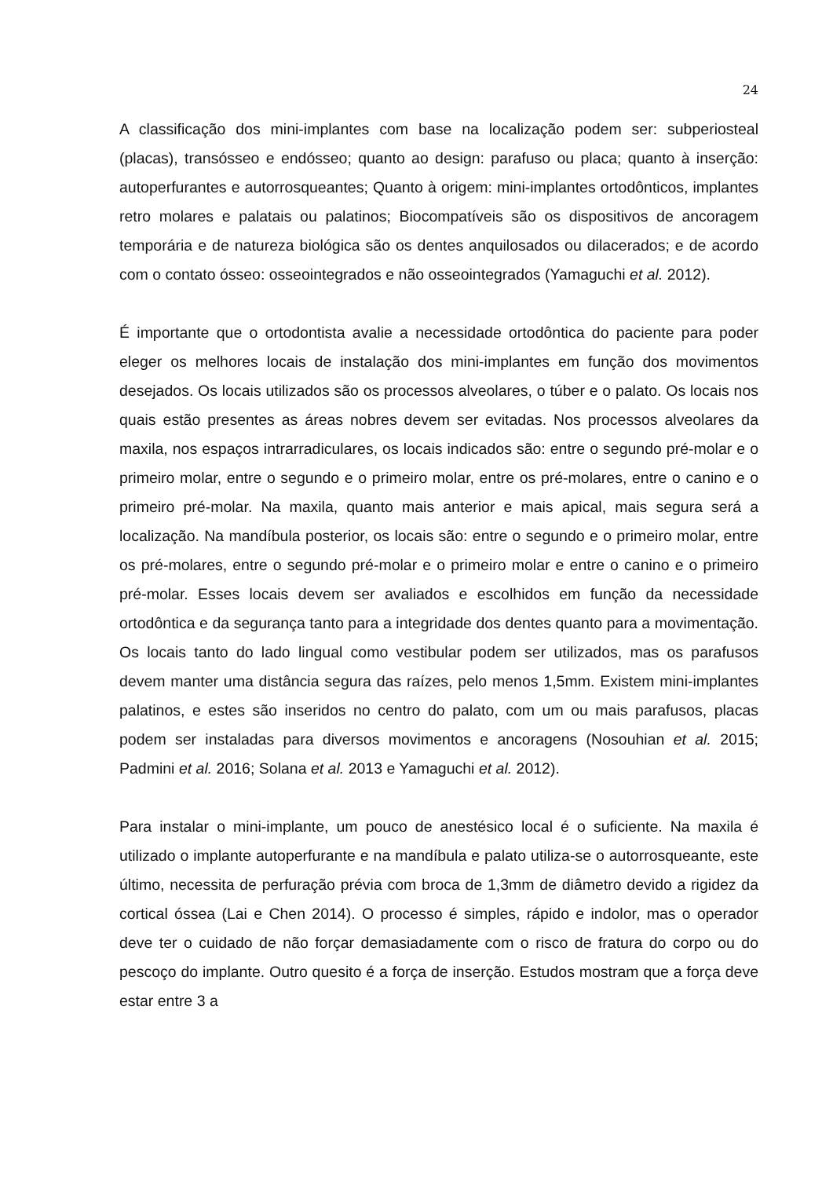24
A classificação dos mini-implantes com base na localização podem ser: subperiosteal (placas), transósseo e endósseo; quanto ao design: parafuso ou placa; quanto à inserção: autoperfurantes e autorrosqueantes; Quanto à origem: mini-implantes ortodônticos, implantes retro molares e palatais ou palatinos; Biocompatíveis são os dispositivos de ancoragem temporária e de natureza biológica são os dentes anquilosados ou dilacerados; e de acordo com o contato ósseo: osseointegrados e não osseointegrados (Yamaguchi et al. 2012).
É importante que o ortodontista avalie a necessidade ortodôntica do paciente para poder eleger os melhores locais de instalação dos mini-implantes em função dos movimentos desejados. Os locais utilizados são os processos alveolares, o túber e o palato. Os locais nos quais estão presentes as áreas nobres devem ser evitadas. Nos processos alveolares da maxila, nos espaços intrarradiculares, os locais indicados são: entre o segundo pré-molar e o primeiro molar, entre o segundo e o primeiro molar, entre os pré-molares, entre o canino e o primeiro pré-molar. Na maxila, quanto mais anterior e mais apical, mais segura será a localização. Na mandíbula posterior, os locais são: entre o segundo e o primeiro molar, entre os pré-molares, entre o segundo pré-molar e o primeiro molar e entre o canino e o primeiro pré-molar. Esses locais devem ser avaliados e escolhidos em função da necessidade ortodôntica e da segurança tanto para a integridade dos dentes quanto para a movimentação. Os locais tanto do lado lingual como vestibular podem ser utilizados, mas os parafusos devem manter uma distância segura das raízes, pelo menos 1,5mm. Existem mini-implantes palatinos, e estes são inseridos no centro do palato, com um ou mais parafusos, placas podem ser instaladas para diversos movimentos e ancoragens (Nosouhian et al. 2015; Padmini et al. 2016; Solana et al. 2013 e Yamaguchi et al. 2012).
Para instalar o mini-implante, um pouco de anestésico local é o suficiente. Na maxila é utilizado o implante autoperfurante e na mandíbula e palato utiliza-se o autorrosqueante, este último, necessita de perfuração prévia com broca de 1,3mm de diâmetro devido a rigidez da cortical óssea (Lai e Chen 2014). O processo é simples, rápido e indolor, mas o operador deve ter o cuidado de não forçar demasiadamente com o risco de fratura do corpo ou do pescoço do implante. Outro quesito é a força de inserção. Estudos mostram que a força deve estar entre 3 a